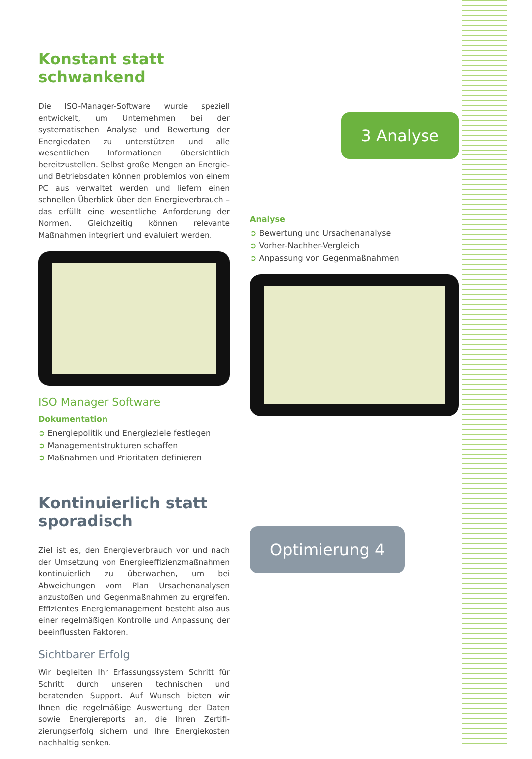Konstant statt schwankend
Die ISO-Manager-Software wurde speziell entwickelt, um Unternehmen bei der systematischen Analyse und Bewertung der Energiedaten zu unterstützen und alle wesentlichen Informationen übersichtlich bereitzu­stellen. Selbst große Mengen an Energie- und Betriebs­daten können problemlos von einem PC aus verwaltet werden und liefern einen schnellen Überblick über den Energieverbrauch – das erfüllt eine wesentliche An­forderung der Normen. Gleichzeitig können relevante Maßnahmen integriert und evaluiert werden.
ISO Manager Software
Dokumentation
➲ Energiepolitik und Energieziele festlegen
➲ Managementstrukturen schaffen
➲ Maßnahmen und Prioritäten definieren
3 Analyse
Analyse
➲ Bewertung und Ursachenanalyse
➲ Vorher-Nachher-Vergleich
➲ Anpassung von Gegenmaßnahmen
Kontinuierlich statt sporadisch
Ziel ist es, den Energieverbrauch vor und nach der Umsetzung von Energieeffizienzmaßnahmen konti­nuierlich zu überwachen, um bei Abweichungen vom Plan Ursachenanalysen anzustoßen und Gegenmaß­nahmen zu ergreifen. Effizientes Energiemanagement besteht also aus einer regelmäßigen Kontrolle und An­passung der beeinflussten Faktoren.
Sichtbarer Erfolg
Wir begleiten Ihr Erfassungssystem Schritt für Schritt durch unseren technischen und beratenden Support. Auf Wunsch bieten wir Ihnen die regelmäßige Auswer­tung der Daten sowie Energiereports an, die Ihren Zertifi­zierungserfolg sichern und Ihre Energiekosten nach­haltig senken.
Optimierung 4